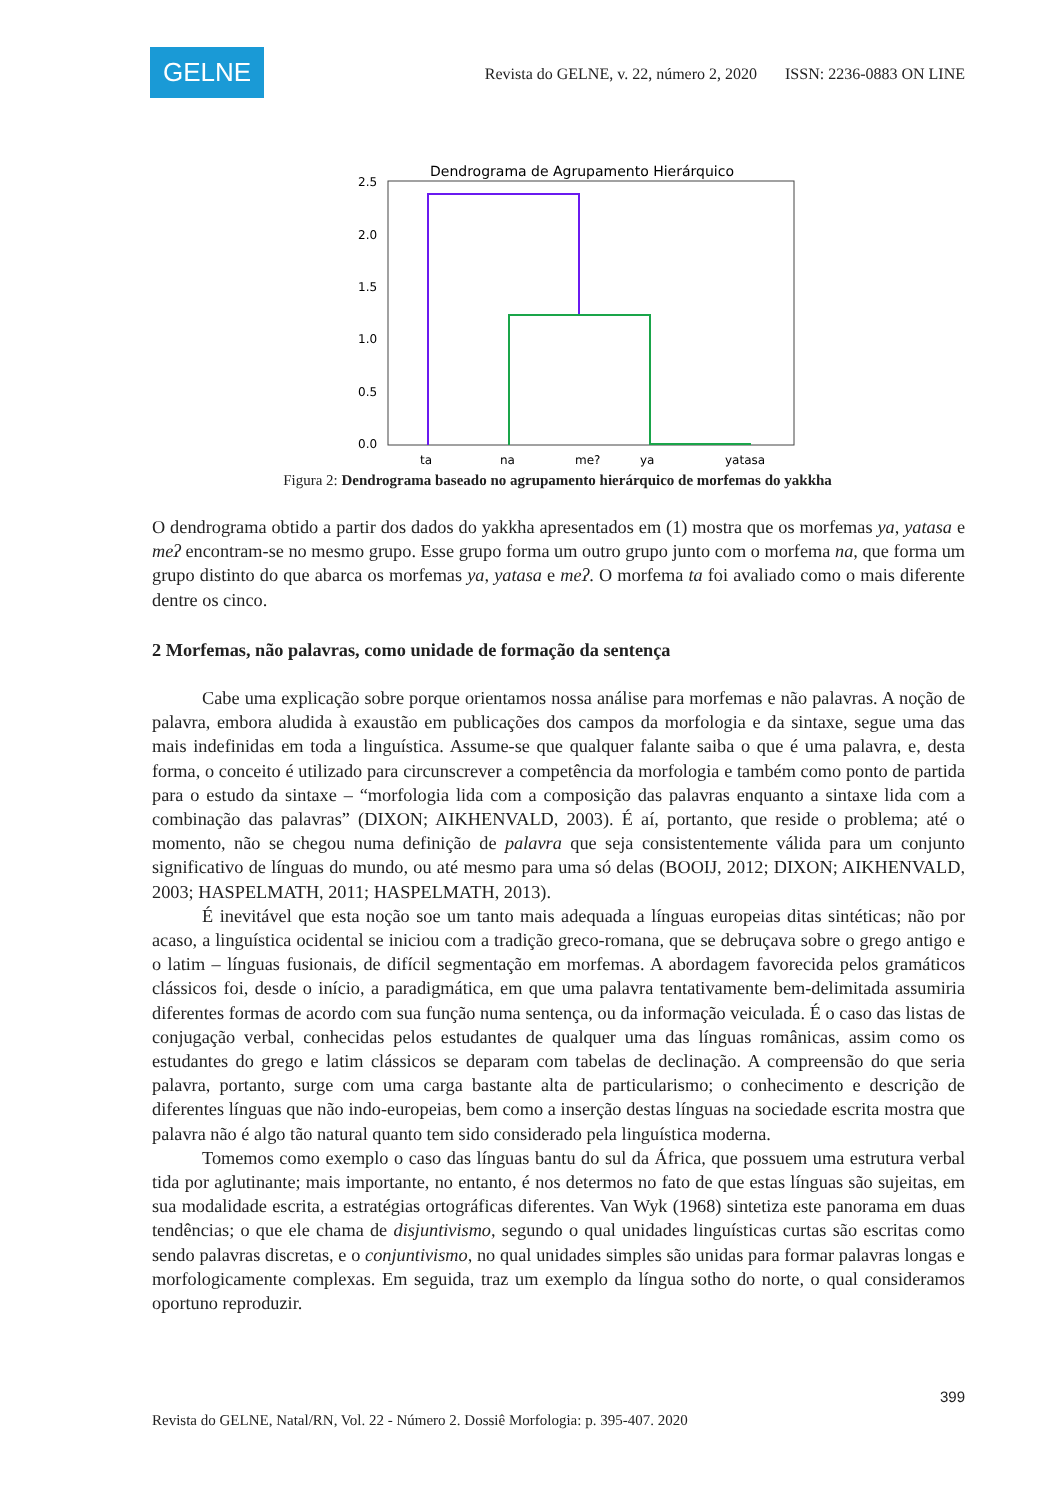GELNE
Revista do GELNE, v. 22, número 2, 2020 ISSN: 2236-0883 ON LINE
Dendrograma de Agrupamento Hierárquico
2.5
2.0
1.5
1.0
0.5
0.0
ta
na
me?
ya
yatasa
Figura 2: Dendrograma baseado no agrupamento hierárquico de morfemas do yakkha
O dendrograma obtido a partir dos dados do yakkha apresentados em (1) mostra que os morfemas ya, yatasa e meʔ encontram-se no mesmo grupo. Esse grupo forma um outro grupo junto com o morfema na, que forma um grupo distinto do que abarca os morfemas ya, yatasa e meʔ. O morfema ta foi avaliado como o mais diferente dentre os cinco.
2 Morfemas, não palavras, como unidade de formação da sentença
Cabe uma explicação sobre porque orientamos nossa análise para morfemas e não palavras. A noção de palavra, embora aludida à exaustão em publicações dos campos da morfologia e da sintaxe, segue uma das mais indefinidas em toda a linguística. Assume-se que qualquer falante saiba o que é uma palavra, e, desta forma, o conceito é utilizado para circunscrever a competência da morfologia e também como ponto de partida para o estudo da sintaxe – “morfologia lida com a composição das palavras enquanto a sintaxe lida com a combinação das palavras” (DIXON; AIKHENVALD, 2003). É aí, portanto, que reside o problema; até o momento, não se chegou numa definição de palavra que seja consistentemente válida para um conjunto significativo de línguas do mundo, ou até mesmo para uma só delas (BOOIJ, 2012; DIXON; AIKHENVALD, 2003; HASPELMATH, 2011; HASPELMATH, 2013).
É inevitável que esta noção soe um tanto mais adequada a línguas europeias ditas sintéticas; não por acaso, a linguística ocidental se iniciou com a tradição greco-romana, que se debruçava sobre o grego antigo e o latim – línguas fusionais, de difícil segmentação em morfemas. A abordagem favorecida pelos gramáticos clássicos foi, desde o início, a paradigmática, em que uma palavra tentativamente bem-delimitada assumiria diferentes formas de acordo com sua função numa sentença, ou da informação veiculada. É o caso das listas de conjugação verbal, conhecidas pelos estudantes de qualquer uma das línguas românicas, assim como os estudantes do grego e latim clássicos se deparam com tabelas de declinação. A compreensão do que seria palavra, portanto, surge com uma carga bastante alta de particularismo; o conhecimento e descrição de diferentes línguas que não indo-europeias, bem como a inserção destas línguas na sociedade escrita mostra que palavra não é algo tão natural quanto tem sido considerado pela linguística moderna.
Tomemos como exemplo o caso das línguas bantu do sul da África, que possuem uma estrutura verbal tida por aglutinante; mais importante, no entanto, é nos determos no fato de que estas línguas são sujeitas, em sua modalidade escrita, a estratégias ortográficas diferentes. Van Wyk (1968) sintetiza este panorama em duas tendências; o que ele chama de disjuntivismo, segundo o qual unidades linguísticas curtas são escritas como sendo palavras discretas, e o conjuntivismo, no qual unidades simples são unidas para formar palavras longas e morfologicamente complexas. Em seguida, traz um exemplo da língua sotho do norte, o qual consideramos oportuno reproduzir.
399
Revista do GELNE, Natal/RN, Vol. 22 - Número 2. Dossiê Morfologia: p. 395-407. 2020